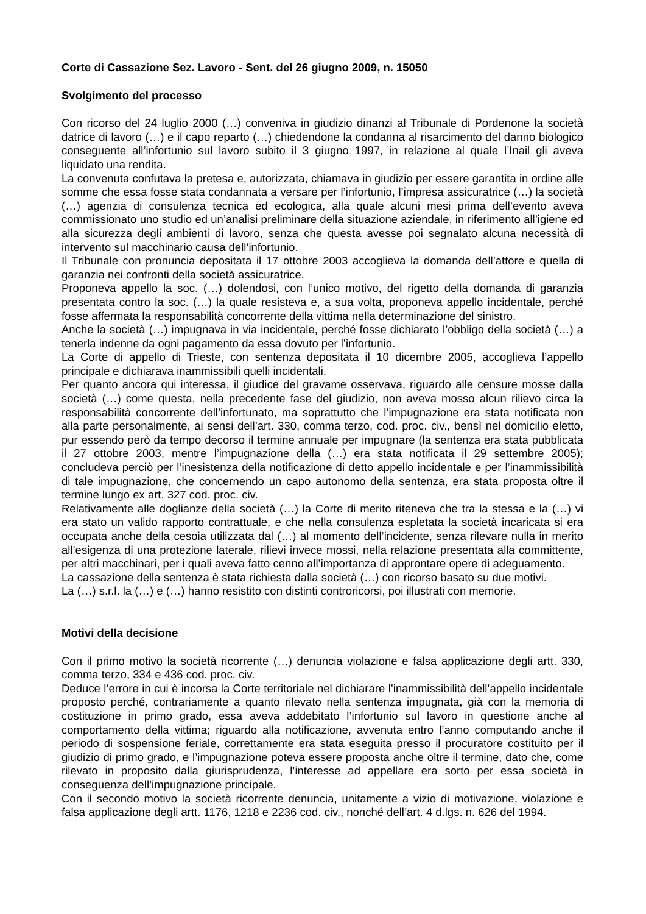Corte di Cassazione Sez. Lavoro - Sent. del 26 giugno 2009, n. 15050
Svolgimento del processo
Con ricorso del 24 luglio 2000 (…) conveniva in giudizio dinanzi al Tribunale di Pordenone la società datrice di lavoro (…) e il capo reparto (…) chiedendone la condanna al risarcimento del danno biologico conseguente all’infortunio sul lavoro subito il 3 giugno 1997, in relazione al quale l’Inail gli aveva liquidato una rendita.
La convenuta confutava la pretesa e, autorizzata, chiamava in giudizio per essere garantita in ordine alle somme che essa fosse stata condannata a versare per l’infortunio, l’impresa assicuratrice (…) la società (…) agenzia di consulenza tecnica ed ecologica, alla quale alcuni mesi prima dell’evento aveva commissionato uno studio ed un’analisi preliminare della situazione aziendale, in riferimento all’igiene ed alla sicurezza degli ambienti di lavoro, senza che questa avesse poi segnalato alcuna necessità di intervento sul macchinario causa dell’infortunio.
Il Tribunale con pronuncia depositata il 17 ottobre 2003 accoglieva la domanda dell’attore e quella di garanzia nei confronti della società assicuratrice.
Proponeva appello la soc. (…) dolendosi, con l’unico motivo, del rigetto della domanda di garanzia presentata contro la soc. (…) la quale resisteva e, a sua volta, proponeva appello incidentale, perché fosse affermata la responsabilità concorrente della vittima nella determinazione del sinistro.
Anche la società (…) impugnava in via incidentale, perché fosse dichiarato l’obbligo della società (…) a tenerla indenne da ogni pagamento da essa dovuto per l’infortunio.
La Corte di appello di Trieste, con sentenza depositata il 10 dicembre 2005, accoglieva l’appello principale e dichiarava inammissibili quelli incidentali.
Per quanto ancora qui interessa, il giudice del gravame osservava, riguardo alle censure mosse dalla società (…) come questa, nella precedente fase del giudizio, non aveva mosso alcun rilievo circa la responsabilità concorrente dell’infortunato, ma soprattutto che l’impugnazione era stata notificata non alla parte personalmente, ai sensi dell’art. 330, comma terzo, cod. proc. civ., bensì nel domicilio eletto, pur essendo però da tempo decorso il termine annuale per impugnare (la sentenza era stata pubblicata il 27 ottobre 2003, mentre l’impugnazione della (…) era stata notificata il 29 settembre 2005); concludeva perciò per l’inesistenza della notificazione di detto appello incidentale e per l’inammissibilità di tale impugnazione, che concernendo un capo autonomo della sentenza, era stata proposta oltre il termine lungo ex art. 327 cod. proc. civ.
Relativamente alle doglianze della società (…) la Corte di merito riteneva che tra la stessa e la (…) vi era stato un valido rapporto contrattuale, e che nella consulenza espletata la società incaricata si era occupata anche della cesoia utilizzata dal (…) al momento dell’incidente, senza rilevare nulla in merito all’esigenza di una protezione laterale, rilievi invece mossi, nella relazione presentata alla committente, per altri macchinari, per i quali aveva fatto cenno all’importanza di approntare opere di adeguamento.
La cassazione della sentenza è stata richiesta dalla società (…) con ricorso basato su due motivi.
La (…) s.r.l. la (…) e (…) hanno resistito con distinti controricorsi, poi illustrati con memorie.
Motivi della decisione
Con il primo motivo la società ricorrente (…) denuncia violazione e falsa applicazione degli artt. 330, comma terzo, 334 e 436 cod. proc. civ.
Deduce l’errore in cui è incorsa la Corte territoriale nel dichiarare l’inammissibilità dell’appello incidentale proposto perché, contrariamente a quanto rilevato nella sentenza impugnata, già con la memoria di costituzione in primo grado, essa aveva addebitato l’infortunio sul lavoro in questione anche al comportamento della vittima; riguardo alla notificazione, avvenuta entro l’anno computando anche il periodo di sospensione feriale, correttamente era stata eseguita presso il procuratore costituito per il giudizio di primo grado, e l’impugnazione poteva essere proposta anche oltre il termine, dato che, come rilevato in proposito dalla giurisprudenza, l’interesse ad appellare era sorto per essa società in conseguenza dell’impugnazione principale.
Con il secondo motivo la società ricorrente denuncia, unitamente a vizio di motivazione, violazione e falsa applicazione degli artt. 1176, 1218 e 2236 cod. civ., nonché dell’art. 4 d.lgs. n. 626 del 1994.